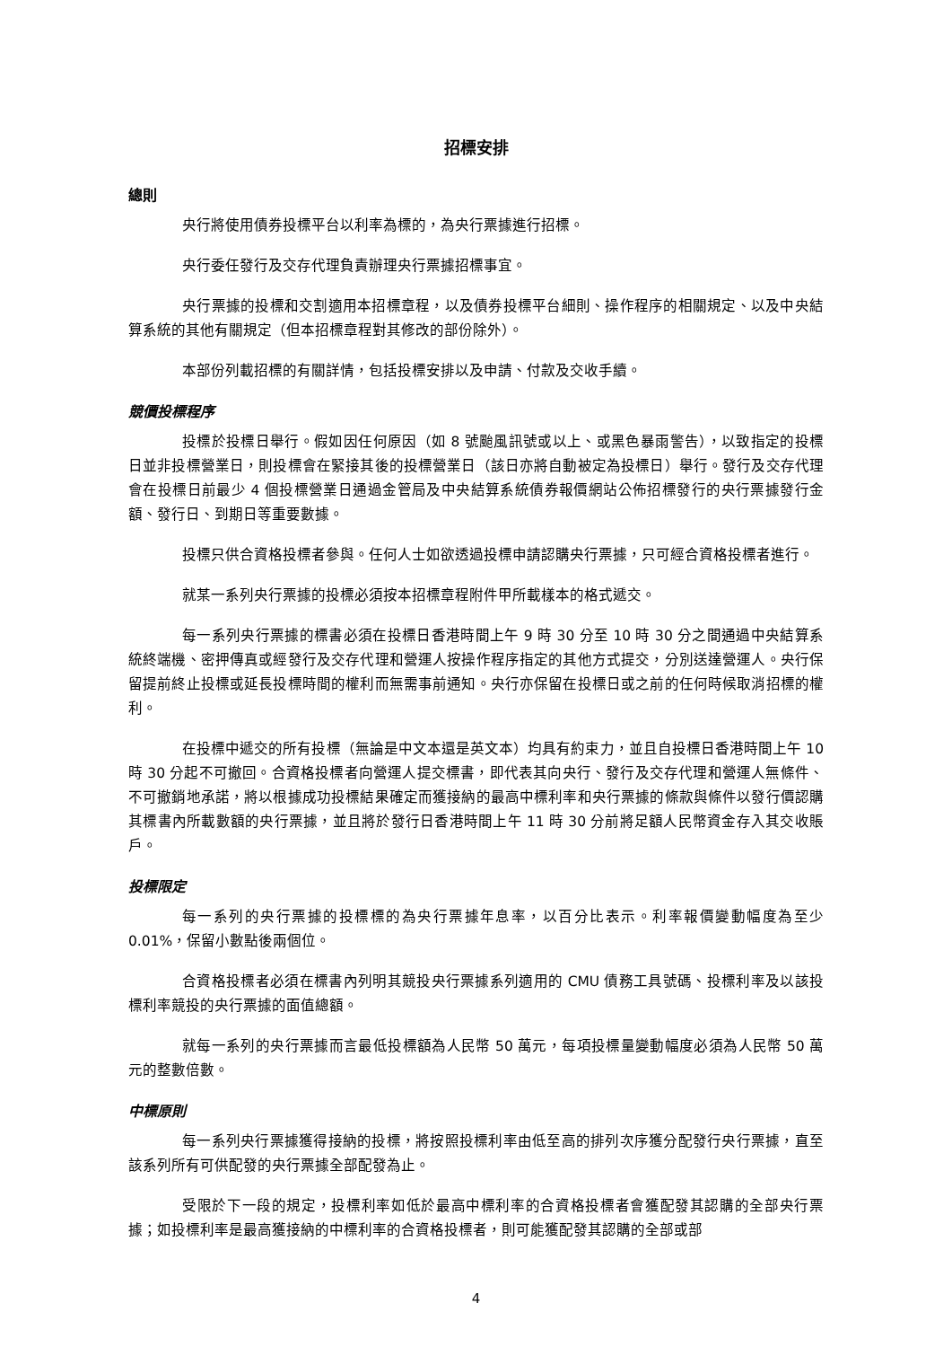招標安排
總則
央行將使用債券投標平台以利率為標的，為央行票據進行招標。
央行委任發行及交存代理負責辦理央行票據招標事宜。
央行票據的投標和交割適用本招標章程，以及債券投標平台細則、操作程序的相關規定、以及中央結算系統的其他有關規定（但本招標章程對其修改的部份除外）。
本部份列載招標的有關詳情，包括投標安排以及申請、付款及交收手續。
競價投標程序
投標於投標日舉行。假如因任何原因（如 8 號颱風訊號或以上、或黑色暴雨警告），以致指定的投標日並非投標營業日，則投標會在緊接其後的投標營業日（該日亦將自動被定為投標日）舉行。發行及交存代理會在投標日前最少 4 個投標營業日通過金管局及中央結算系統債券報價網站公佈招標發行的央行票據發行金額、發行日、到期日等重要數據。
投標只供合資格投標者參與。任何人士如欲透過投標申請認購央行票據，只可經合資格投標者進行。
就某一系列央行票據的投標必須按本招標章程附件甲所載樣本的格式遞交。
每一系列央行票據的標書必須在投標日香港時間上午 9 時 30 分至 10 時 30 分之間通過中央結算系統終端機、密押傳真或經發行及交存代理和營運人按操作程序指定的其他方式提交，分別送達營運人。央行保留提前終止投標或延長投標時間的權利而無需事前通知。央行亦保留在投標日或之前的任何時候取消招標的權利。
在投標中遞交的所有投標（無論是中文本還是英文本）均具有約束力，並且自投標日香港時間上午 10 時 30 分起不可撤回。合資格投標者向營運人提交標書，即代表其向央行、發行及交存代理和營運人無條件、不可撤銷地承諾，將以根據成功投標結果確定而獲接納的最高中標利率和央行票據的條款與條件以發行價認購其標書內所載數額的央行票據，並且將於發行日香港時間上午 11 時 30 分前將足額人民幣資金存入其交收賬戶。
投標限定
每一系列的央行票據的投標標的為央行票據年息率，以百分比表示。利率報價變動幅度為至少 0.01%，保留小數點後兩個位。
合資格投標者必須在標書內列明其競投央行票據系列適用的 CMU 債務工具號碼、投標利率及以該投標利率競投的央行票據的面值總額。
就每一系列的央行票據而言最低投標額為人民幣 50 萬元，每項投標量變動幅度必須為人民幣 50 萬元的整數倍數。
中標原則
每一系列央行票據獲得接納的投標，將按照投標利率由低至高的排列次序獲分配發行央行票據，直至該系列所有可供配發的央行票據全部配發為止。
受限於下一段的規定，投標利率如低於最高中標利率的合資格投標者會獲配發其認購的全部央行票據；如投標利率是最高獲接納的中標利率的合資格投標者，則可能獲配發其認購的全部或部
4